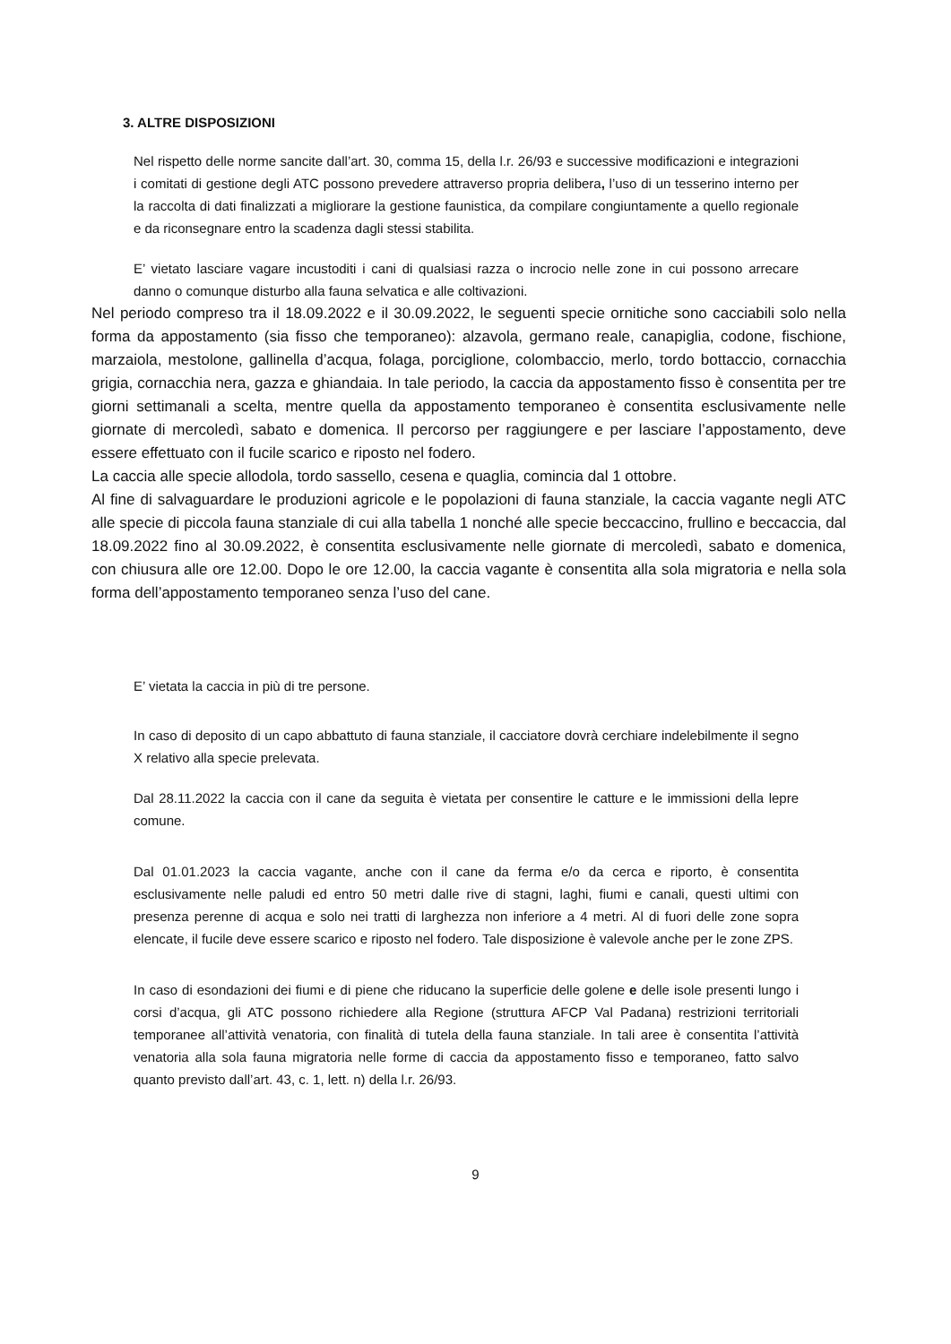3. ALTRE DISPOSIZIONI
Nel rispetto delle norme sancite dall’art. 30, comma 15, della l.r. 26/93 e successive modificazioni e integrazioni i comitati di gestione degli ATC possono prevedere attraverso propria delibera, l’uso di un tesserino interno per la raccolta di dati finalizzati a migliorare la gestione faunistica, da compilare congiuntamente a quello regionale e da riconsegnare entro la scadenza dagli stessi stabilita.
E’ vietato lasciare vagare incustoditi i cani di qualsiasi razza o incrocio nelle zone in cui possono arrecare danno o comunque disturbo alla fauna selvatica e alle coltivazioni.
Nel periodo compreso tra il 18.09.2022 e il 30.09.2022, le seguenti specie ornitiche sono cacciabili solo nella forma da appostamento (sia fisso che temporaneo): alzavola, germano reale, canapiglia, codone, fischione, marzaiola, mestolone, gallinella d’acqua, folaga, porciglione, colombaccio, merlo, tordo bottaccio, cornacchia grigia, cornacchia nera, gazza e ghiandaia. In tale periodo, la caccia da appostamento fisso è consentita per tre giorni settimanali a scelta, mentre quella da appostamento temporaneo è consentita esclusivamente nelle giornate di mercoledì, sabato e domenica. Il percorso per raggiungere e per lasciare l’appostamento, deve essere effettuato con il fucile scarico e riposto nel fodero.
La caccia alle specie allodola, tordo sassello, cesena e quaglia, comincia dal 1 ottobre.
Al fine di salvaguardare le produzioni agricole e le popolazioni di fauna stanziale, la caccia vagante negli ATC alle specie di piccola fauna stanziale di cui alla tabella 1 nonché alle specie beccaccino, frullino e beccaccia, dal 18.09.2022 fino al 30.09.2022, è consentita esclusivamente nelle giornate di mercoledì, sabato e domenica, con chiusura alle ore 12.00. Dopo le ore 12.00, la caccia vagante è consentita alla sola migratoria e nella sola forma dell’appostamento temporaneo senza l’uso del cane.
E’ vietata la caccia in più di tre persone.
In caso di deposito di un capo abbattuto di fauna stanziale, il cacciatore dovrà cerchiare indelebilmente il segno X relativo alla specie prelevata.
Dal 28.11.2022 la caccia con il cane da seguita è vietata per consentire le catture e le immissioni della lepre comune.
Dal 01.01.2023 la caccia vagante, anche con il cane da ferma e/o da cerca e riporto, è consentita esclusivamente nelle paludi ed entro 50 metri dalle rive di stagni, laghi, fiumi e canali, questi ultimi con presenza perenne di acqua e solo nei tratti di larghezza non inferiore a 4 metri. Al di fuori delle zone sopra elencate, il fucile deve essere scarico e riposto nel fodero. Tale disposizione è valevole anche per le zone ZPS.
In caso di esondazioni dei fiumi e di piene che riducano la superficie delle golene e delle isole presenti lungo i corsi d’acqua, gli ATC possono richiedere alla Regione (struttura AFCP Val Padana) restrizioni territoriali temporanee all’attività venatoria, con finalità di tutela della fauna stanziale. In tali aree è consentita l’attività venatoria alla sola fauna migratoria nelle forme di caccia da appostamento fisso e temporaneo, fatto salvo quanto previsto dall’art. 43, c. 1, lett. n) della l.r. 26/93.
9